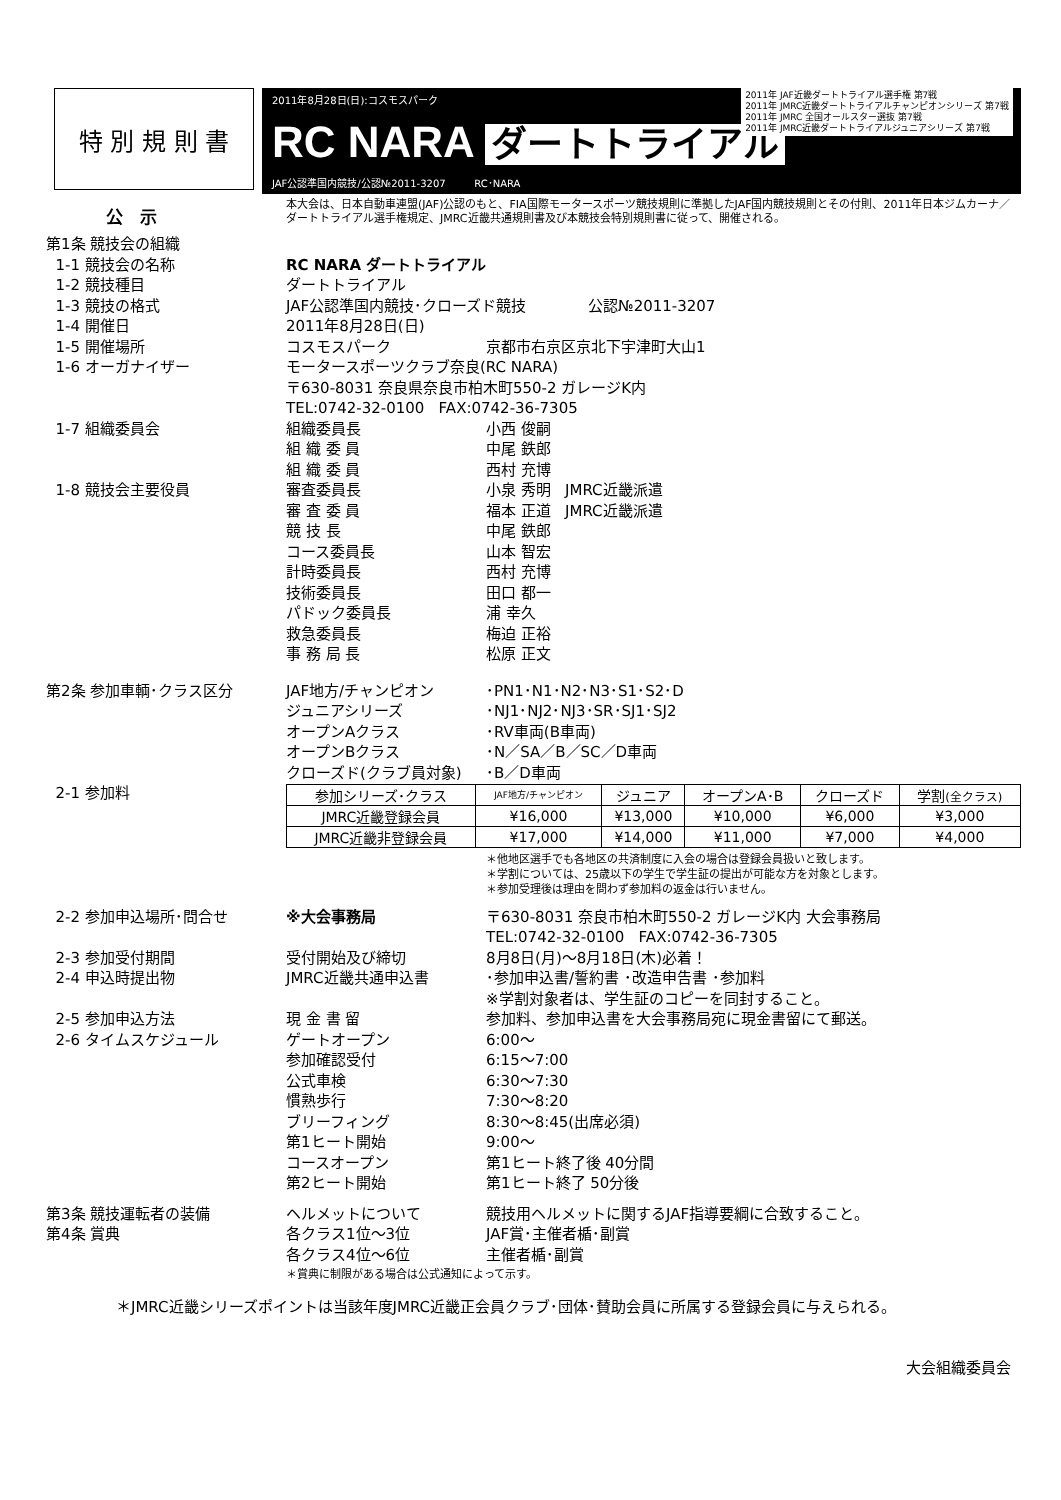特 別 規 則 書
2011年8月28日(日):コスモスパーク
2011年 JAF近畿ダートトライアル選手権 第7戦
2011年 JMRC近畿ダートトライアルチャンピオンシリーズ 第7戦
2011年 JMRC 全国オールスター選抜 第7戦
2011年 JMRC近畿ダートトライアルジュニアシリーズ 第7戦
RC NARA ダートトライアル
JAF公認準国内競技/公認№2011-3207 RC･NARA
公　示
本大会は、日本自動車連盟(JAF)公認のもと、FIA国際モータースポーツ競技規則に準拠したJAF国内競技規則とその付則、2011年日本ジムカーナ／ダートトライアル選手権規定、JMRC近畿共通規則書及び本競技会特別規則書に従って、開催される。
第1条 競技会の組織
1-1 競技会の名称 RC NARA ダートトライアル
1-2 競技種目 ダートトライアル
1-3 競技の格式 JAF公認準国内競技･クローズド競技 公認№2011-3207
1-4 開催日 2011年8月28日(日)
1-5 開催場所 コスモスパーク 京都市右京区京北下宇津町大山1
1-6 オーガナイザー モータースポーツクラブ奈良(RC NARA)
〒630-8031 奈良県奈良市柏木町550-2 ガレージK内
TEL:0742-32-0100 FAX:0742-36-7305
1-7 組織委員会 組織委員長
組 織 委 員
組 織 委 員
小西 俊嗣
中尾 鉄郎
西村 充博
1-8 競技会主要役員 審査委員長
審 査 委 員
競 技 長
コース委員長
計時委員長
技術委員長
パドック委員長
救急委員長
事 務 局 長
小泉 秀明 JMRC近畿派遣
福本 正道 JMRC近畿派遣
中尾 鉄郎
山本 智宏
西村 充博
田口 都一
浦 幸久
梅迫 正裕
松原 正文
第2条 参加車輌･クラス区分 JAF地方/チャンピオン
ジュニアシリーズ
オープンAクラス
オープンBクラス
クローズド(クラブ員対象)
･PN1･N1･N2･N3･S1･S2･D
･NJ1･NJ2･NJ3･SR･SJ1･SJ2
･RV車両(B車両)
･N／SA／B／SC／D車両
･B／D車両
2-1 参加料
| 参加シリーズ･クラス | JAF地方/チャンピオン | ジュニア | オープンA･B | クローズド | 学割 (全クラス) |
| --- | --- | --- | --- | --- | --- |
| JMRC近畿登録会員 | ¥16,000 | ¥13,000 | ¥10,000 | ¥6,000 | ¥3,000 |
| JMRC近畿非登録会員 | ¥17,000 | ¥14,000 | ¥11,000 | ¥7,000 | ¥4,000 |
＊他地区選手でも各地区の共済制度に入会の場合は登録会員扱いと致します。
＊学割については、25歳以下の学生で学生証の提出が可能な方を対象とします。
＊参加受理後は理由を問わず参加料の返金は行いません。
2-2 参加申込場所･問合せ ※大会事務局 〒630-8031 奈良市柏木町550-2 ガレージK内 大会事務局
TEL:0742-32-0100 FAX:0742-36-7305
2-3 参加受付期間 受付開始及び締切 8月8日(月)～8月18日(木)必着！
2-4 申込時提出物 JMRC近畿共通申込書 ･参加申込書/誓約書 ･改造申告書 ･参加料
※学割対象者は、学生証のコピーを同封すること。
2-5 参加申込方法 現 金 書 留 参加料、参加申込書を大会事務局宛に現金書留にて郵送。
2-6 タイムスケジュール ゲートオープン
参加確認受付
公式車検
慣熟歩行
ブリーフィング
第1ヒート開始
コースオープン
第2ヒート開始
6:00～
6:15～7:00
6:30～7:30
7:30～8:20
8:30～8:45(出席必須)
9:00～
第1ヒート終了後 40分間
第1ヒート終了 50分後
第3条 競技運転者の装備 ヘルメットについて 競技用ヘルメットに関するJAF指導要綱に合致すること。
第4条 賞典 各クラス1位～3位
各クラス4位～6位
JAF賞･主催者楯･副賞
主催者楯･副賞
＊賞典に制限がある場合は公式通知によって示す。
＊JMRC近畿シリーズポイントは当該年度JMRC近畿正会員クラブ･団体･賛助会員に所属する登録会員に与えられる。
大会組織委員会